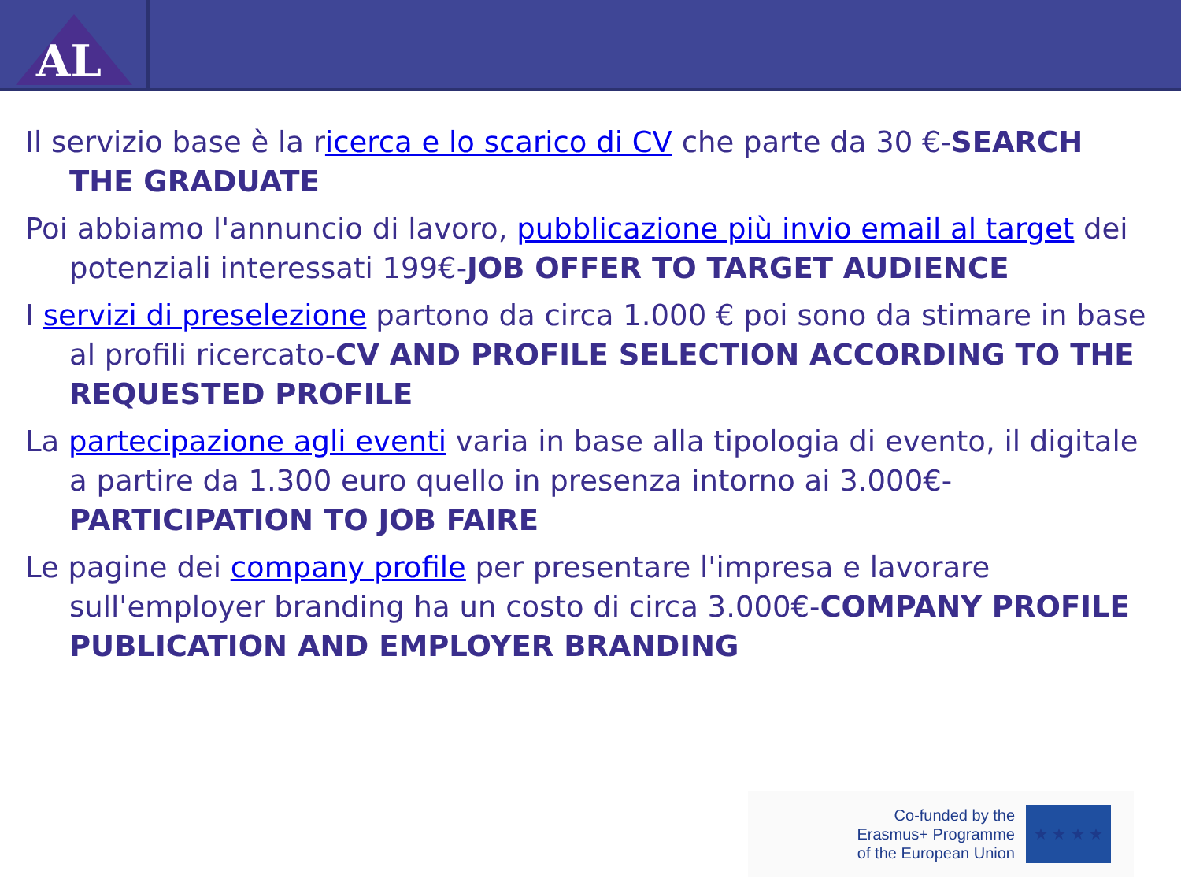AL
Il servizio base è la ricerca e lo scarico di CV che parte da 30 €-SEARCH THE GRADUATE
Poi abbiamo l'annuncio di lavoro, pubblicazione più invio email al target dei potenziali interessati 199€-JOB OFFER TO TARGET AUDIENCE
I servizi di preselezione partono da circa 1.000 € poi sono da stimare in base al profili ricercato-CV AND PROFILE SELECTION ACCORDING TO THE REQUESTED PROFILE
La partecipazione agli eventi varia in base alla tipologia di evento, il digitale a partire da 1.300 euro quello in presenza intorno ai 3.000€-PARTICIPATION TO JOB FAIRE
Le pagine dei company profile per presentare l'impresa e lavorare sull'employer branding ha un costo di circa 3.000€-COMPANY PROFILE PUBLICATION AND EMPLOYER BRANDING
Co-funded by the
Erasmus+ Programme
of the European Union
★ ★ ★ ★